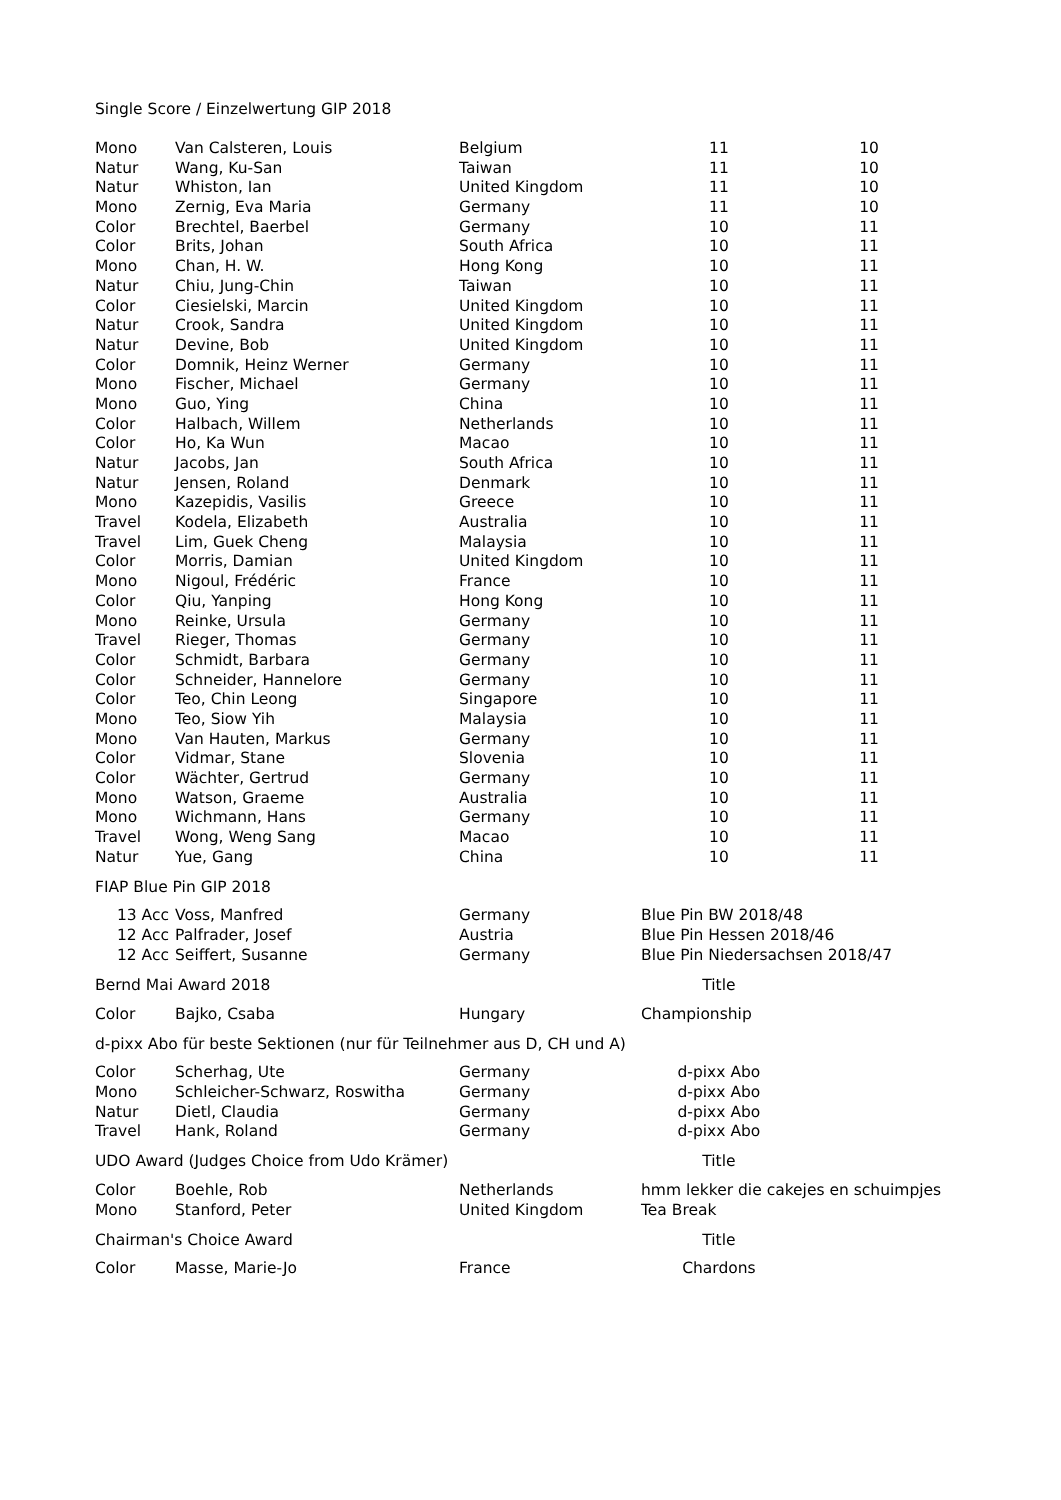| Single Score / Einzelwertung GIP 2018 | | | | |
| Mono | Van Calsteren, Louis | Belgium | 11 | 10 |
| Natur | Wang, Ku-San | Taiwan | 11 | 10 |
| Natur | Whiston, Ian | United Kingdom | 11 | 10 |
| Mono | Zernig, Eva Maria | Germany | 11 | 10 |
| Color | Brechtel, Baerbel | Germany | 10 | 11 |
| Color | Brits, Johan | South Africa | 10 | 11 |
| Mono | Chan, H. W. | Hong Kong | 10 | 11 |
| Natur | Chiu, Jung-Chin | Taiwan | 10 | 11 |
| Color | Ciesielski, Marcin | United Kingdom | 10 | 11 |
| Natur | Crook, Sandra | United Kingdom | 10 | 11 |
| Natur | Devine, Bob | United Kingdom | 10 | 11 |
| Color | Domnik, Heinz Werner | Germany | 10 | 11 |
| Mono | Fischer, Michael | Germany | 10 | 11 |
| Mono | Guo, Ying | China | 10 | 11 |
| Color | Halbach, Willem | Netherlands | 10 | 11 |
| Color | Ho, Ka Wun | Macao | 10 | 11 |
| Natur | Jacobs, Jan | South Africa | 10 | 11 |
| Natur | Jensen, Roland | Denmark | 10 | 11 |
| Mono | Kazepidis, Vasilis | Greece | 10 | 11 |
| Travel | Kodela, Elizabeth | Australia | 10 | 11 |
| Travel | Lim, Guek Cheng | Malaysia | 10 | 11 |
| Color | Morris, Damian | United Kingdom | 10 | 11 |
| Mono | Nigoul, Frédéric | France | 10 | 11 |
| Color | Qiu, Yanping | Hong Kong | 10 | 11 |
| Mono | Reinke, Ursula | Germany | 10 | 11 |
| Travel | Rieger, Thomas | Germany | 10 | 11 |
| Color | Schmidt, Barbara | Germany | 10 | 11 |
| Color | Schneider, Hannelore | Germany | 10 | 11 |
| Color | Teo, Chin Leong | Singapore | 10 | 11 |
| Mono | Teo, Siow Yih | Malaysia | 10 | 11 |
| Mono | Van Hauten, Markus | Germany | 10 | 11 |
| Color | Vidmar, Stane | Slovenia | 10 | 11 |
| Color | Wächter, Gertrud | Germany | 10 | 11 |
| Mono | Watson, Graeme | Australia | 10 | 11 |
| Mono | Wichmann, Hans | Germany | 10 | 11 |
| Travel | Wong, Weng Sang | Macao | 10 | 11 |
| Natur | Yue, Gang | China | 10 | 11 |
| FIAP Blue Pin GIP 2018 | | | | |
| 13 Acc | Voss, Manfred | Germany | Blue Pin BW 2018/48 | |
| 12 Acc | Palfrader, Josef | Austria | Blue Pin Hessen 2018/46 | |
| 12 Acc | Seiffert, Susanne | Germany | Blue Pin Niedersachsen 2018/47 | |
| Bernd Mai Award 2018 | | | Title | |
| Color | Bajko, Csaba | Hungary | Championship | |
| d-pixx Abo für beste Sektionen (nur für Teilnehmer aus D, CH und A) | | | | |
| Color | Scherhag, Ute | Germany | d-pixx Abo | |
| Mono | Schleicher-Schwarz, Roswitha | Germany | d-pixx Abo | |
| Natur | Dietl, Claudia | Germany | d-pixx Abo | |
| Travel | Hank, Roland | Germany | d-pixx Abo | |
| UDO Award (Judges Choice from Udo Krämer) | | | Title | |
| Color | Boehle, Rob | Netherlands | hmm lekker die cakejes en schuimpjes | |
| Mono | Stanford, Peter | United Kingdom | Tea Break | |
| Chairman's Choice Award | | | Title | |
| Color | Masse, Marie-Jo | France | Chardons | |